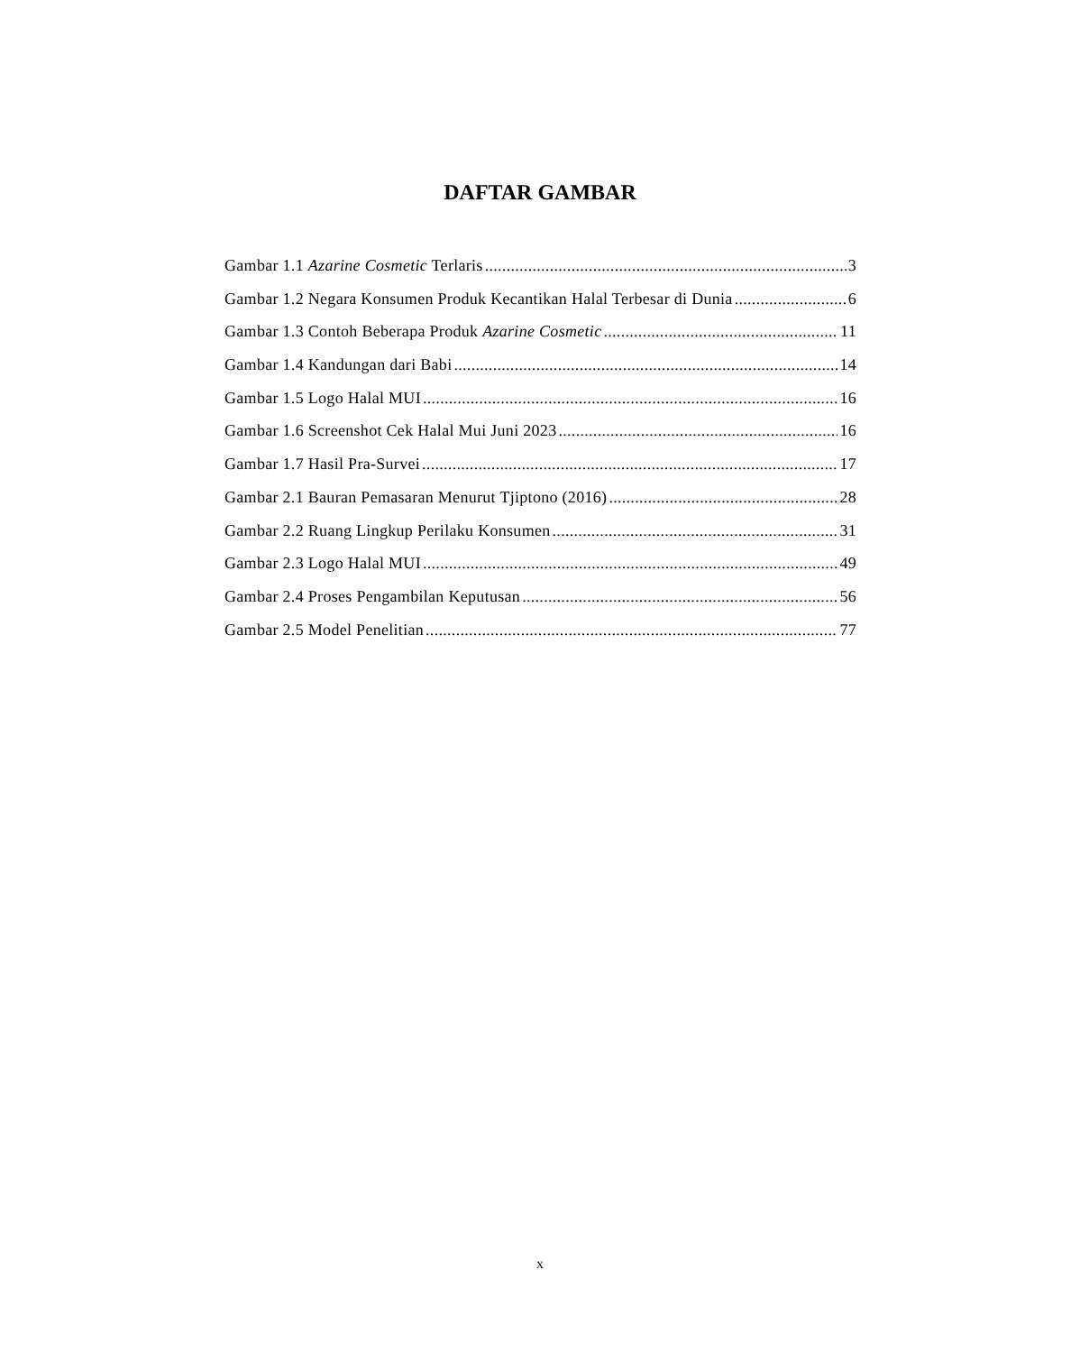DAFTAR GAMBAR
Gambar 1.1 Azarine Cosmetic Terlaris 3
Gambar 1.2 Negara Konsumen Produk Kecantikan Halal Terbesar di Dunia 6
Gambar 1.3 Contoh Beberapa Produk Azarine Cosmetic 11
Gambar 1.4 Kandungan dari Babi 14
Gambar 1.5 Logo Halal MUI 16
Gambar 1.6 Screenshot Cek Halal Mui Juni 2023 16
Gambar 1.7 Hasil Pra-Survei 17
Gambar 2.1 Bauran Pemasaran Menurut Tjiptono (2016) 28
Gambar 2.2 Ruang Lingkup Perilaku Konsumen 31
Gambar 2.3 Logo Halal MUI 49
Gambar 2.4 Proses Pengambilan Keputusan 56
Gambar 2.5 Model Penelitian 77
x